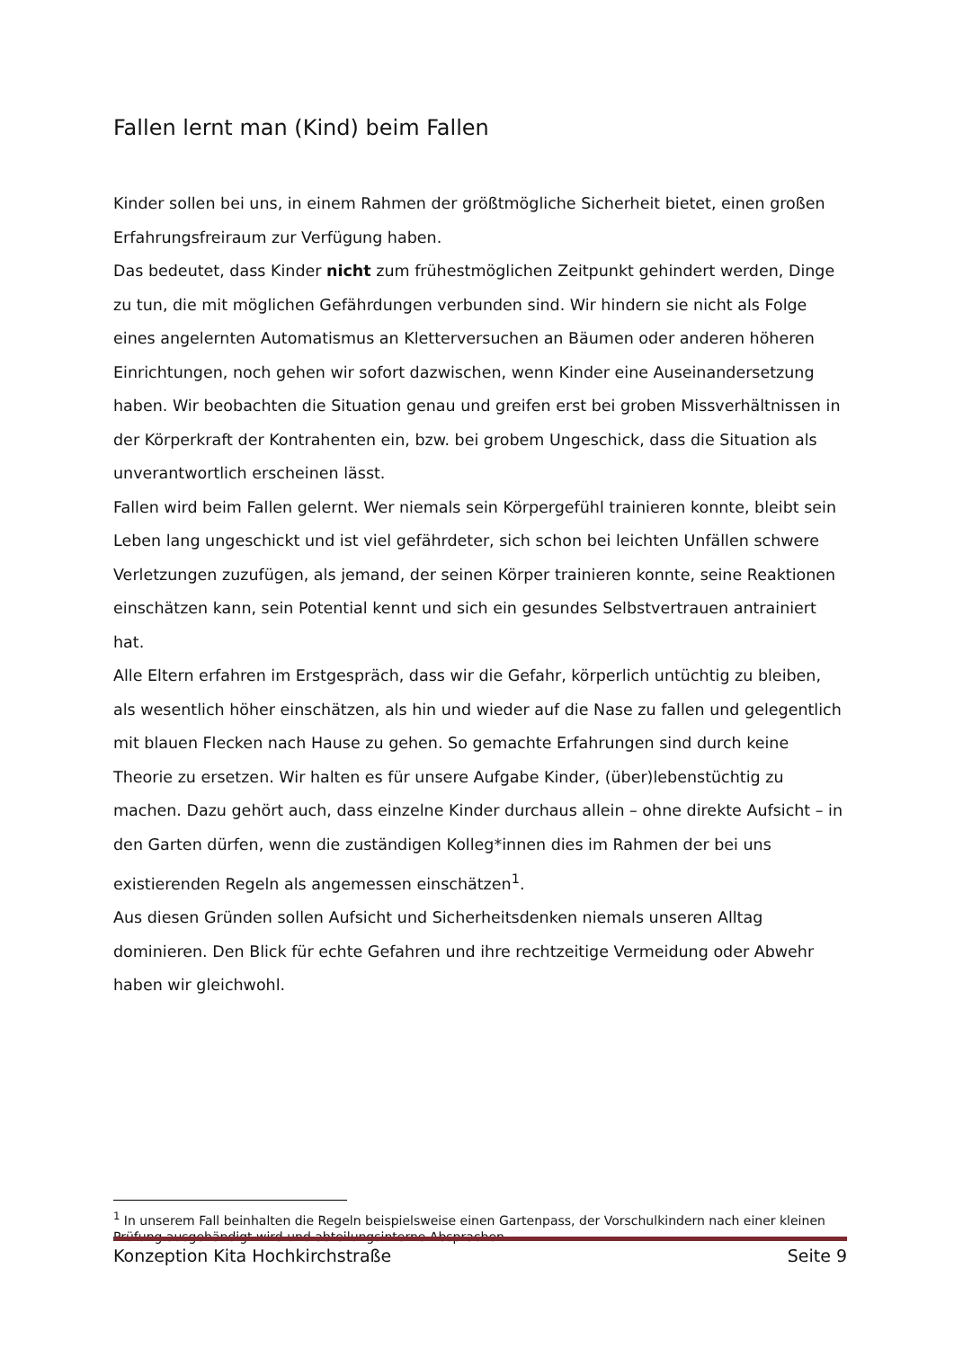Fallen lernt man (Kind) beim Fallen
Kinder sollen bei uns, in einem Rahmen der größtmögliche Sicherheit bietet, einen großen Erfahrungsfreiraum zur Verfügung haben.
Das bedeutet, dass Kinder nicht zum frühestmöglichen Zeitpunkt gehindert werden, Dinge zu tun, die mit möglichen Gefährdungen verbunden sind. Wir hindern sie nicht als Folge eines angelernten Automatismus an Kletterversuchen an Bäumen oder anderen höheren Einrichtungen, noch gehen wir sofort dazwischen, wenn Kinder eine Auseinandersetzung haben. Wir beobachten die Situation genau und greifen erst bei groben Missverhältnissen in der Körperkraft der Kontrahenten ein, bzw. bei grobem Ungeschick, dass die Situation als unverantwortlich erscheinen lässt.
Fallen wird beim Fallen gelernt. Wer niemals sein Körpergefühl trainieren konnte, bleibt sein Leben lang ungeschickt und ist viel gefährdeter, sich schon bei leichten Unfällen schwere Verletzungen zuzufügen, als jemand, der seinen Körper trainieren konnte, seine Reaktionen einschätzen kann, sein Potential kennt und sich ein gesundes Selbstvertrauen antrainiert hat.
Alle Eltern erfahren im Erstgespräch, dass wir die Gefahr, körperlich untüchtig zu bleiben, als wesentlich höher einschätzen, als hin und wieder auf die Nase zu fallen und gelegentlich mit blauen Flecken nach Hause zu gehen. So gemachte Erfahrungen sind durch keine Theorie zu ersetzen. Wir halten es für unsere Aufgabe Kinder, (über)lebenstüchtig zu machen. Dazu gehört auch, dass einzelne Kinder durchaus allein – ohne direkte Aufsicht – in den Garten dürfen, wenn die zuständigen Kolleg*innen dies im Rahmen der bei uns existierenden Regeln als angemessen einschätzen<sup>1</sup>.
Aus diesen Gründen sollen Aufsicht und Sicherheitsdenken niemals unseren Alltag dominieren. Den Blick für echte Gefahren und ihre rechtzeitige Vermeidung oder Abwehr haben wir gleichwohl.
<sup>1</sup> In unserem Fall beinhalten die Regeln beispielsweise einen Gartenpass, der Vorschulkindern nach einer kleinen Prüfung ausgehändigt wird und abteilungsinterne Absprachen.
Konzeption Kita Hochkirchstraße Seite 9